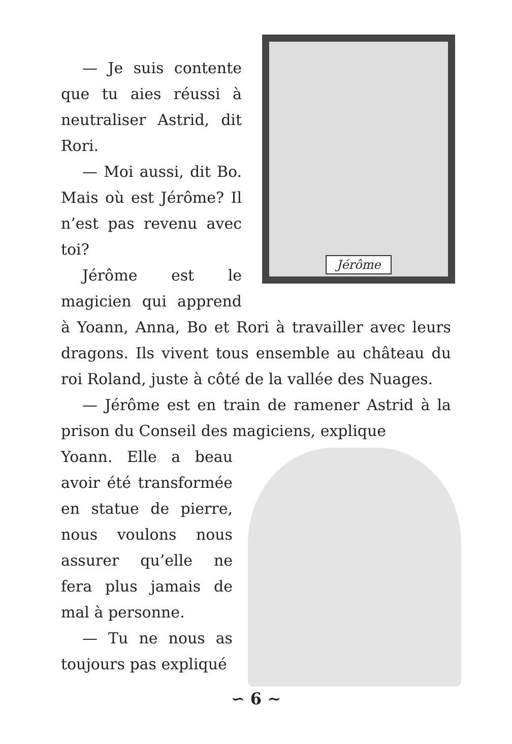Jérôme
— Je suis contente que tu aies réussi à neutraliser Astrid, dit Rori.
— Moi aussi, dit Bo. Mais où est Jérôme? Il n’est pas revenu avec toi?
Jérôme est le magicien qui apprend à Yoann, Anna, Bo et Rori à travailler avec leurs dragons. Ils vivent tous ensemble au château du roi Roland, juste à côté de la vallée des Nuages.
— Jérôme est en train de ramener Astrid à la prison du Conseil des magiciens, explique
Yoann. Elle a beau avoir été transformée en statue de pierre, nous voulons nous assurer qu’elle ne fera plus jamais de mal à personne.
— Tu ne nous as toujours pas expliqué
∽ 6 ∼